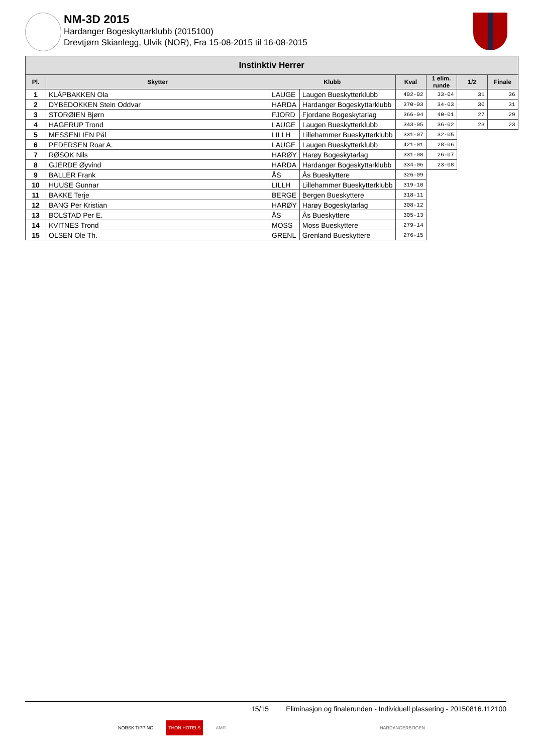NM-3D 2015
Hardanger Bogeskyttarklubb (2015100)
Drevtjørn Skianlegg, Ulvik (NOR), Fra 15-08-2015 til 16-08-2015
| Instinktiv Herrer | | | | | | | |
| --- | --- | --- | --- | --- | --- | --- | --- |
| Pl. | Skytter | Klubb | | Kval | 1 elim. runde | 1/2 | Finale |
| 1 | KLÅPBAKKEN Ola | LAUGE | Laugen Bueskytterklubb | 402-02 | 33-04 | 31 | 36 |
| 2 | DYBEDOKKEN Stein Oddvar | HARDA | Hardanger Bogeskyttarklubb | 370-03 | 34-03 | 30 | 31 |
| 3 | STORØIEN Bjørn | FJORD | Fjordane Bogeskytarlag | 366-04 | 40-01 | 27 | 29 |
| 4 | HAGERUP Trond | LAUGE | Laugen Bueskytterklubb | 343-05 | 36-02 | 23 | 23 |
| 5 | MESSENLIEN Pål | LILLH | Lillehammer Bueskytterklubb | 331-07 | 32-05 | | |
| 6 | PEDERSEN Roar A. | LAUGE | Laugen Bueskytterklubb | 421-01 | 28-06 | | |
| 7 | RØSOK Nils | HARØY | Harøy Bogeskytarlag | 331-08 | 26-07 | | |
| 8 | GJERDE Øyvind | HARDA | Hardanger Bogeskyttarklubb | 334-06 | 23-08 | | |
| 9 | BALLER Frank | ÅS | Ås Bueskyttere | 326-09 | | | |
| 10 | HUUSE Gunnar | LILLH | Lillehammer Bueskytterklubb | 319-10 | | | |
| 11 | BAKKE Terje | BERGE | Bergen Bueskyttere | 318-11 | | | |
| 12 | BANG Per Kristian | HARØY | Harøy Bogeskytarlag | 308-12 | | | |
| 13 | BOLSTAD Per E. | ÅS | Ås Bueskyttere | 305-13 | | | |
| 14 | KVITNES Trond | MOSS | Moss Bueskyttere | 279-14 | | | |
| 15 | OLSEN Ole Th. | GRENL | Grenland Bueskyttere | 276-15 | | | |
15/15 Eliminasjon og finalerunden - Individuell plassering - 20150816.112100
NORSK TIPPING THON HOTELS AMFI HARDANGERBOGEN